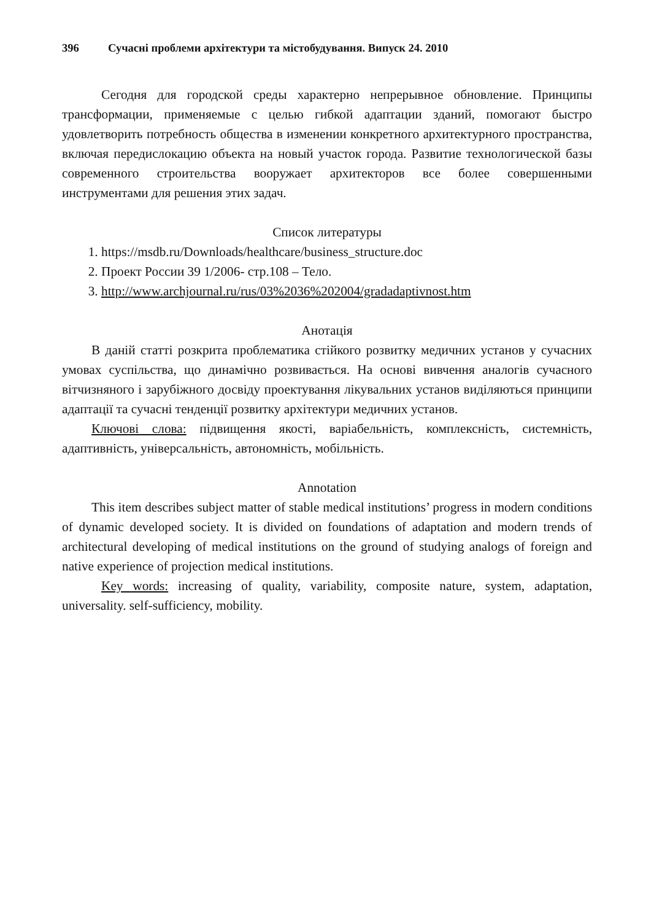396 Сучасні проблеми архітектури та містобудування. Випуск 24. 2010
Сегодня для городской среды характерно непрерывное обновление. Принципы трансформации, применяемые с целью гибкой адаптации зданий, помогают быстро удовлетворить потребность общества в изменении конкретного архитектурного пространства, включая передислокацию объекта на новый участок города. Развитие технологической базы современного строительства вооружает архитекторов все более совершенными инструментами для решения этих задач.
Список литературы
1. https://msdb.ru/Downloads/healthcare/business_structure.doc
2. Проект России 39 1/2006- стр.108 – Тело.
3. http://www.archjournal.ru/rus/03%2036%202004/gradadaptivnost.htm
Анотація
В даній статті розкрита проблематика стійкого розвитку медичних установ у сучасних умовах суспільства, що динамічно розвивається. На основі вивчення аналогів сучасного вітчизняного і зарубіжного досвіду проектування лікувальних установ виділяються принципи адаптації та сучасні тенденції розвитку архітектури медичних установ.
Ключові слова: підвищення якості, варіабельність, комплексність, системність, адаптивність, універсальність, автономність, мобільність.
Annotation
This item describes subject matter of stable medical institutions’ progress in modern conditions of dynamic developed society. It is divided on foundations of adaptation and modern trends of architectural developing of medical institutions on the ground of studying analogs of foreign and native experience of projection medical institutions.
Key words: increasing of quality, variability, composite nature, system, adaptation, universality. self-sufficiency, mobility.